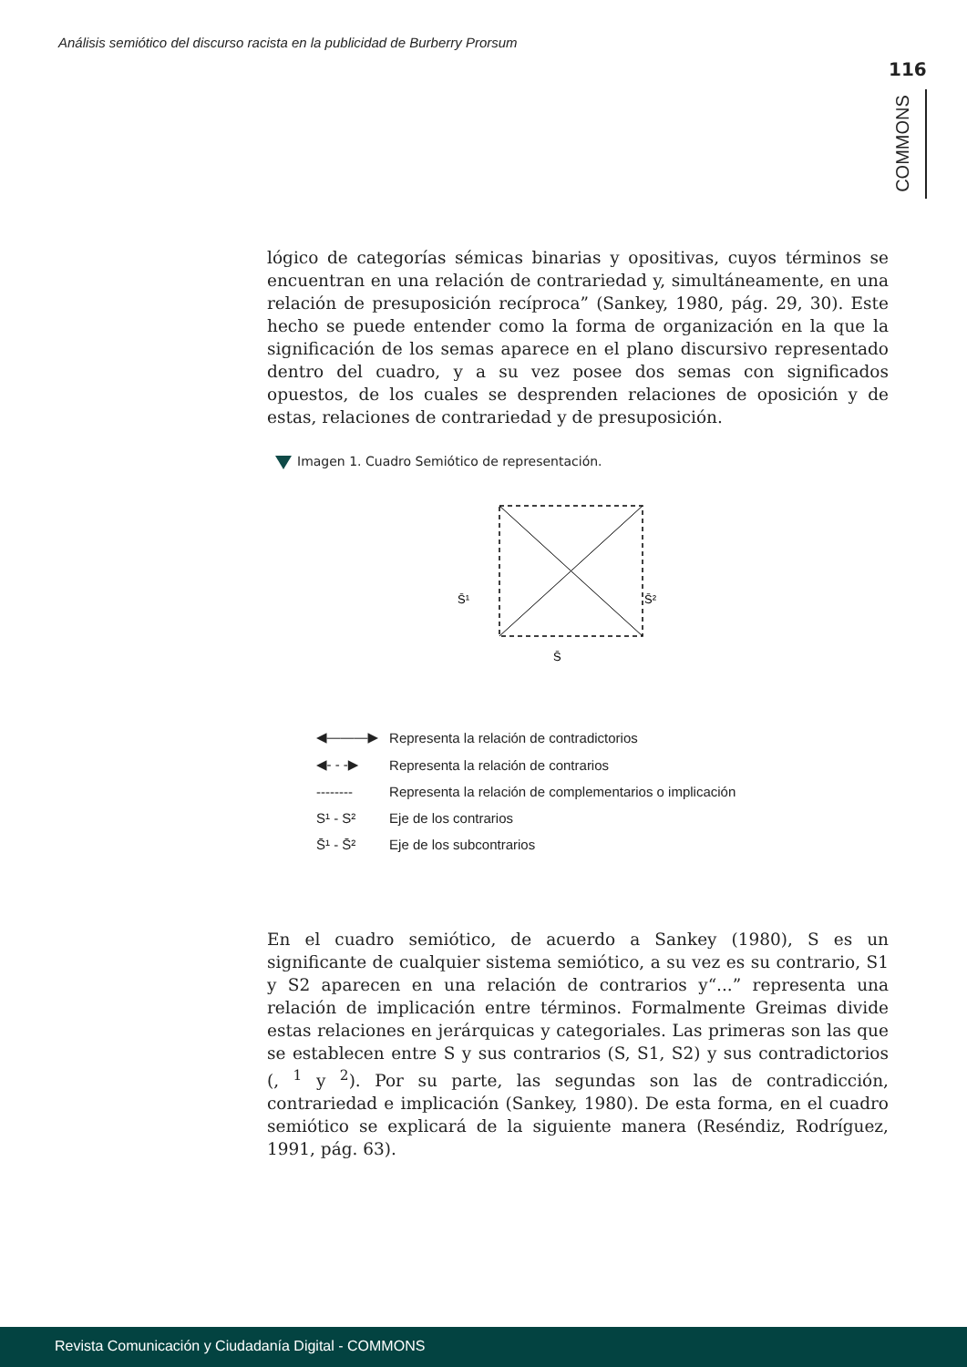Análisis semiótico del discurso racista en la publicidad de Burberry Prorsum
116
COMMONS
lógico de categorías sémicas binarias y opositivas, cuyos términos se encuentran en una relación de contrariedad y, simultáneamente, en una relación de presuposición recíproca” (Sankey, 1980, pág. 29, 30). Este hecho se puede entender como la forma de organización en la que la significación de los semas aparece en el plano discursivo representado dentro del cuadro, y a su vez posee dos semas con significados opuestos, de los cuales se desprenden relaciones de oposición y de estas, relaciones de contrariedad y de presuposición.
Imagen 1. Cuadro Semiótico de representación.
S̄¹
S̄²
S̄
| ◀———▶ | Representa la relación de contradictorios |
| ◀- - -▶ | Representa la relación de contrarios |
| -------- | Representa la relación de complementarios o implicación |
| S¹ - S² | Eje de los contrarios |
| S̄¹ - S̄² | Eje de los subcontrarios |
En el cuadro semiótico, de acuerdo a Sankey (1980), S es un significante de cualquier sistema semiótico, a su vez es su contrario, S1 y S2 aparecen en una relación de contrarios y“...” representa una relación de implicación entre términos. Formalmente Greimas divide estas relaciones en jerárquicas y categoriales. Las primeras son las que se establecen entre S y sus contrarios (S, S1, S2) y sus contradictorios (, <sup>1</sup> y <sup>2</sup>). Por su parte, las segundas son las de contradicción, contrariedad e implicación (Sankey, 1980). De esta forma, en el cuadro semiótico se explicará de la siguiente manera (Reséndiz, Rodríguez, 1991, pág. 63).
Revista Comunicación y Ciudadanía Digital - COMMONS